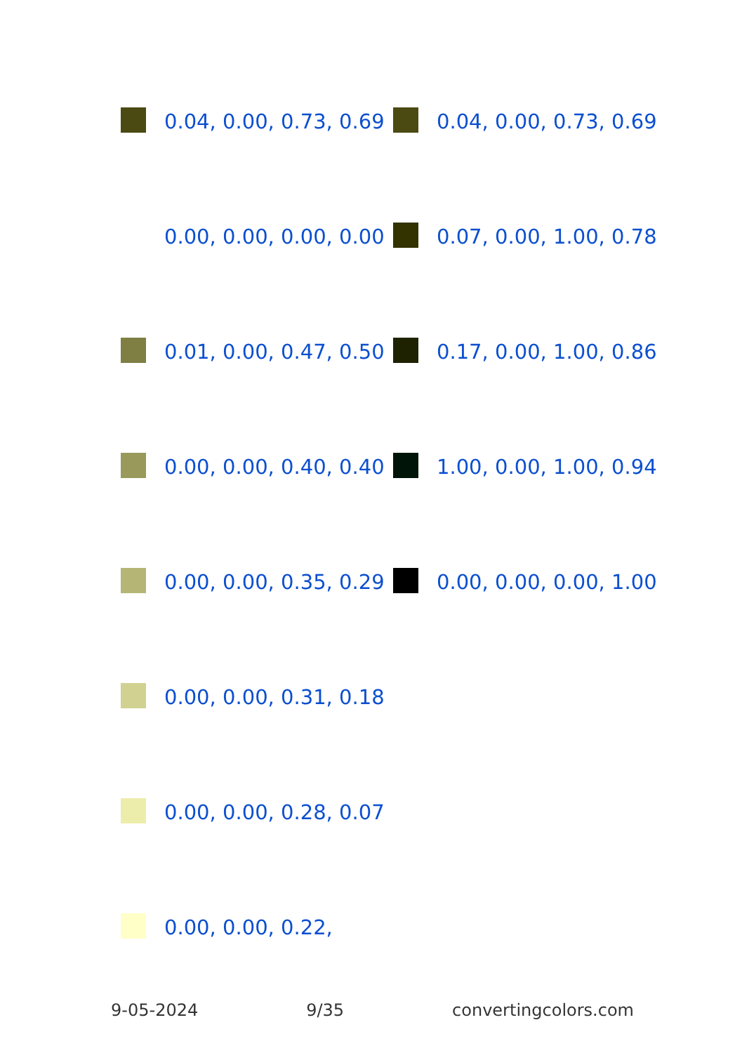0.04, 0.00, 0.73, 0.69
0.00, 0.00, 0.00, 0.00
0.01, 0.00, 0.47, 0.50
0.00, 0.00, 0.40, 0.40
0.00, 0.00, 0.35, 0.29
0.00, 0.00, 0.31, 0.18
0.00, 0.00, 0.28, 0.07
0.00, 0.00, 0.22,
0.04, 0.00, 0.73, 0.69
0.07, 0.00, 1.00, 0.78
0.17, 0.00, 1.00, 0.86
1.00, 0.00, 1.00, 0.94
0.00, 0.00, 0.00, 1.00
9-05-2024 9/35 convertingcolors.com